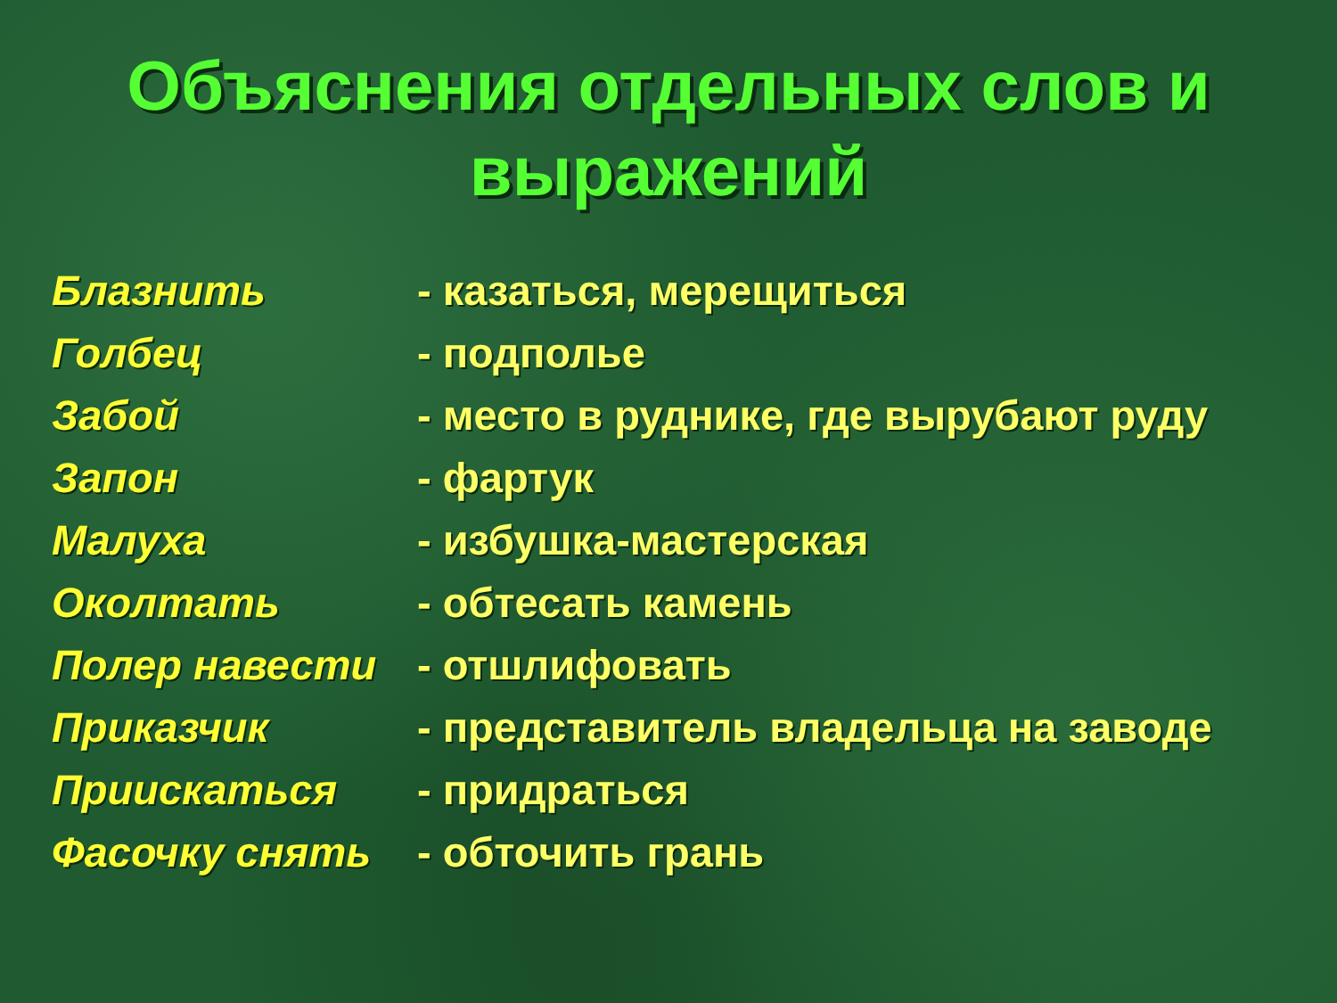Объяснения отдельных слов и
выражений
Блазнить - казаться, мерещиться
Голбец - подполье
Забой - место в руднике, где вырубают руду
Запон - фартук
Малуха - избушка-мастерская
Околтать - обтесать камень
Полер навести - отшлифовать
Приказчик - представитель владельца на заводе
Приискаться - придраться
Фасочку снять - обточить грань